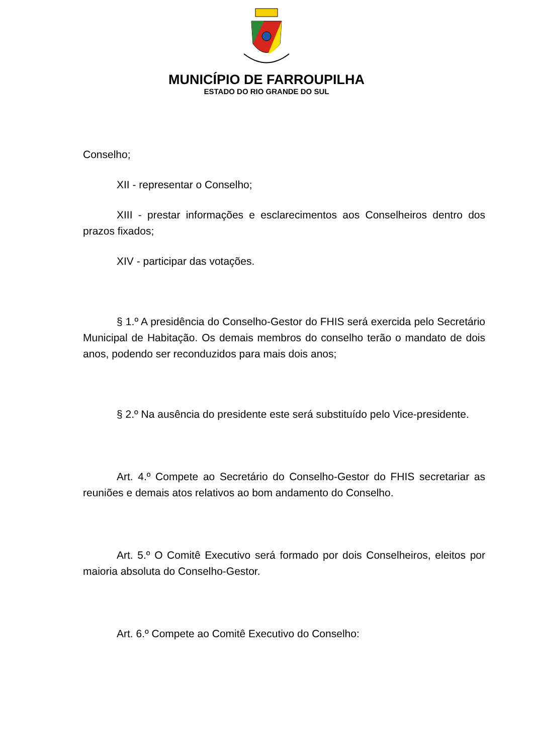MUNICÍPIO DE FARROUPILHA
ESTADO DO RIO GRANDE DO SUL
Conselho;
XII - representar o Conselho;
XIII - prestar informações e esclarecimentos aos Conselheiros dentro dos prazos fixados;
XIV - participar das votações.
§ 1.º A presidência do Conselho-Gestor do FHIS será exercida pelo Secretário Municipal de Habitação. Os demais membros do conselho terão o mandato de dois anos, podendo ser reconduzidos para mais dois anos;
§ 2.º Na ausência do presidente este será substituído pelo Vice-presidente.
Art. 4.º Compete ao Secretário do Conselho-Gestor do FHIS secretariar as reuniões e demais atos relativos ao bom andamento do Conselho.
Art. 5.º O Comitê Executivo será formado por dois Conselheiros, eleitos por maioria absoluta do Conselho-Gestor.
Art. 6.º Compete ao Comitê Executivo do Conselho: